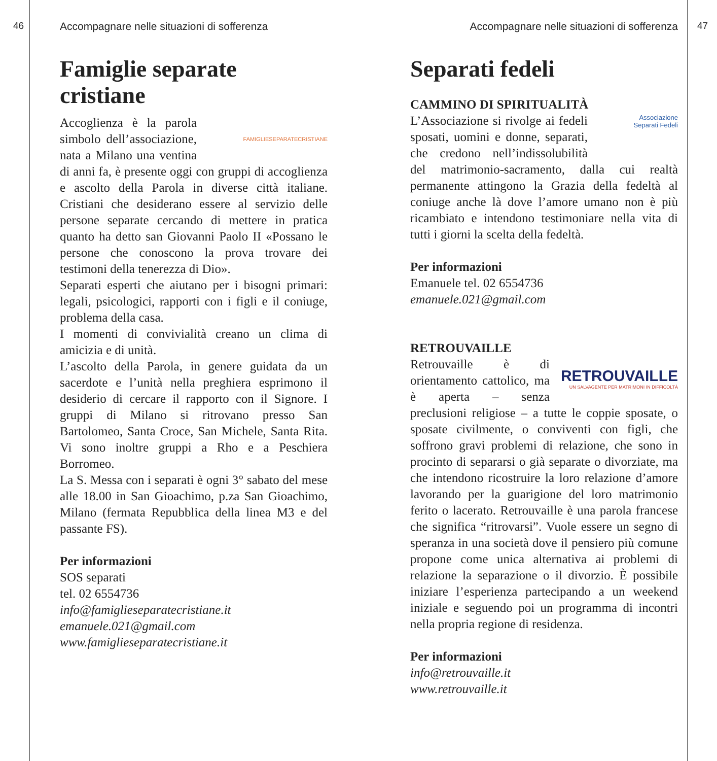46
Accompagnare nelle situazioni di sofferenza
Famiglie separate cristiane
FAMIGLIESEPARATECRISTIANE
Accoglienza è la parola simbolo dell’associazione, nata a Milano una ventina di anni fa, è presente oggi con gruppi di accoglienza e ascolto della Parola in diverse città italiane. Cristiani che desiderano essere al servizio delle persone separate cercando di mettere in pratica quanto ha detto san Giovanni Paolo II «Possano le persone che conoscono la prova trovare dei testimoni della tenerezza di Dio».
Separati esperti che aiutano per i bisogni primari: legali, psicologici, rapporti con i figli e il coniuge, problema della casa.
I momenti di convivialità creano un clima di amicizia e di unità.
L’ascolto della Parola, in genere guidata da un sacerdote e l’unità nella preghiera esprimono il desiderio di cercare il rapporto con il Signore. I gruppi di Milano si ritrovano presso San Bartolomeo, Santa Croce, San Michele, Santa Rita. Vi sono inoltre gruppi a Rho e a Peschiera Borromeo.
La S. Messa con i separati è ogni 3° sabato del mese alle 18.00 in San Gioachimo, p.za San Gioachimo, Milano (fermata Repubblica della linea M3 e del passante FS).
Per informazioni
SOS separati
tel. 02 6554736
info@famiglieseparatecristiane.it
emanuele.021@gmail.com
www.famiglieseparatecristiane.it
47
Accompagnare nelle situazioni di sofferenza
Separati fedeli
CAMMINO DI SPIRITUALITÀ
Associazione
Separati Fedeli
L’Associazione si rivolge ai fedeli sposati, uomini e donne, separati, che credono nell’indissolubilità del matrimonio-sacramento, dalla cui realtà permanente attingono la Grazia della fedeltà al coniuge anche là dove l’amore umano non è più ricambiato e intendono testimoniare nella vita di tutti i giorni la scelta della fedeltà.
Per informazioni
Emanuele tel. 02 6554736
emanuele.021@gmail.com
RETROUVAILLE
RETROUVAILLE
UN SALVAGENTE PER MATRIMONI IN DIFFICOLTÀ
Retrouvaille è di orientamento cattolico, ma è aperta – senza preclusioni religiose – a tutte le coppie sposate, o sposate civilmente, o conviventi con figli, che soffrono gravi problemi di relazione, che sono in procinto di separarsi o già separate o divorziate, ma che intendono ricostruire la loro relazione d’amore lavorando per la guarigione del loro matrimonio ferito o lacerato. Retrouvaille è una parola francese che significa “ritrovarsi”. Vuole essere un segno di speranza in una società dove il pensiero più comune propone come unica alternativa ai problemi di relazione la separazione o il divorzio. È possibile iniziare l’esperienza partecipando a un weekend iniziale e seguendo poi un programma di incontri nella propria regione di residenza.
Per informazioni
info@retrouvaille.it
www.retrouvaille.it